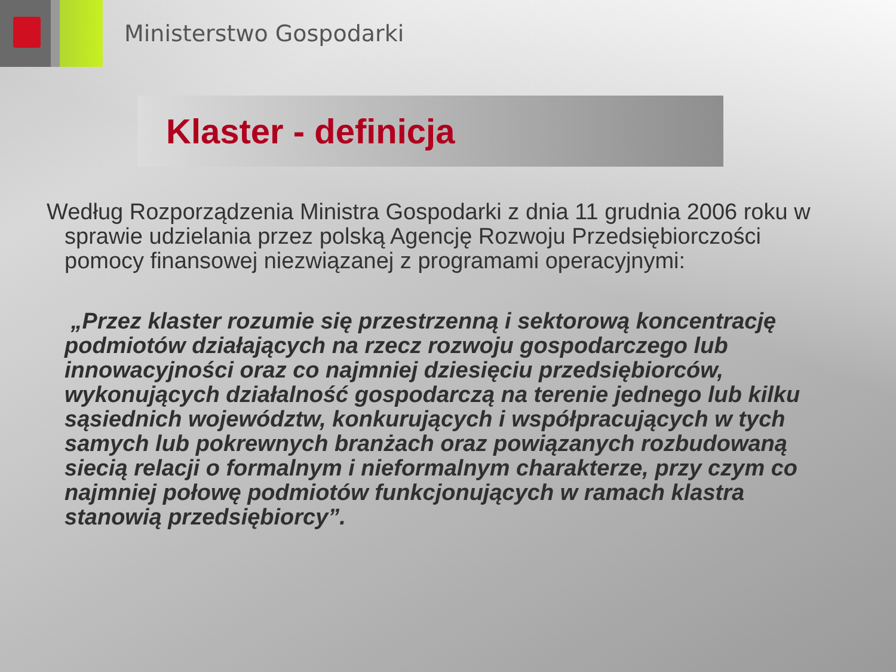Ministerstwo Gospodarki
Klaster - definicja
Według Rozporządzenia Ministra Gospodarki z dnia 11 grudnia 2006 roku w sprawie udzielania przez polską Agencję Rozwoju Przedsiębiorczości pomocy finansowej niezwiązanej z programami operacyjnymi:
„Przez klaster rozumie się przestrzenną i sektorową koncentrację podmiotów działających na rzecz rozwoju gospodarczego lub innowacyjności oraz co najmniej dziesięciu przedsiębiorców, wykonujących działalność gospodarczą na terenie jednego lub kilku sąsiednich województw, konkurujących i współpracujących w tych samych lub pokrewnych branżach oraz powiązanych rozbudowaną siecią relacji o formalnym i nieformalnym charakterze, przy czym co najmniej połowę podmiotów funkcjonujących w ramach klastra stanowią przedsiębiorcy”.